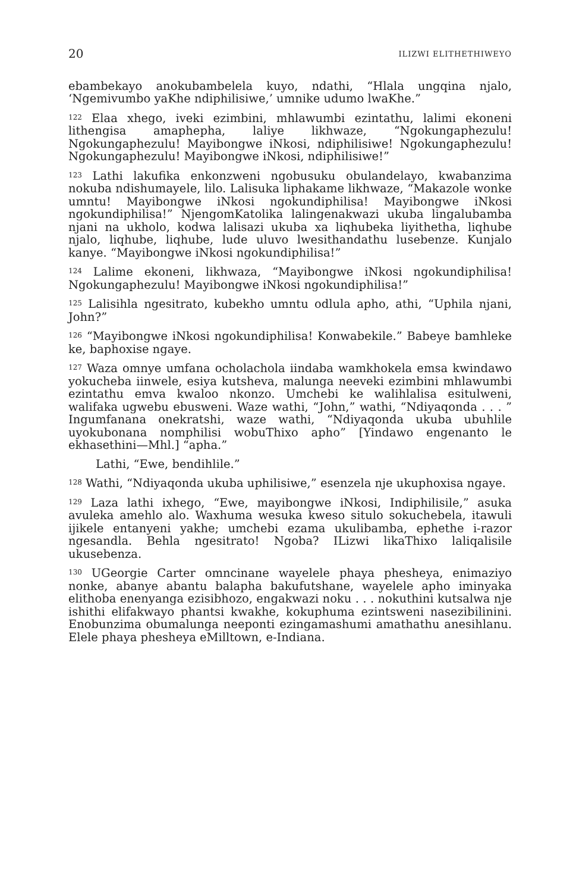20 ILIZWI ELITHETHIWEYO
ebambekayo anokubambelela kuyo, ndathi, “Hlala ungqina njalo, ‘Ngemivumbo yaKhe ndiphilisiwe,’ umnike udumo lwaKhe.”
<sup>122</sup> Elaa xhego, iveki ezimbini, mhlawumbi ezintathu, lalimi ekoneni lithengisa amaphepha, laliye likhwaze, “Ngokungaphezulu! Ngokungaphezulu! Mayibongwe iNkosi, ndiphilisiwe! Ngokungaphezulu! Ngokungaphezulu! Mayibongwe iNkosi, ndiphilisiwe!”
<sup>123</sup> Lathi lakufika enkonzweni ngobusuku obulandelayo, kwabanzima nokuba ndishumayele, lilo. Lalisuka liphakame likhwaze, “Makazole wonke umntu! Mayibongwe iNkosi ngokundiphilisa! Mayibongwe iNkosi ngokundiphilisa!” NjengomKatolika lalingenakwazi ukuba lingalubamba njani na ukholo, kodwa lalisazi ukuba xa liqhubeka liyithetha, liqhube njalo, liqhube, liqhube, lude uluvo lwesithandathu lusebenze. Kunjalo kanye. “Mayibongwe iNkosi ngokundiphilisa!”
<sup>124</sup> Lalime ekoneni, likhwaza, “Mayibongwe iNkosi ngokundiphilisa! Ngokungaphezulu! Mayibongwe iNkosi ngokundiphilisa!”
<sup>125</sup> Lalisihla ngesitrato, kubekho umntu odlula apho, athi, “Uphila njani, John?”
<sup>126</sup> “Mayibongwe iNkosi ngokundiphilisa! Konwabekile.” Babeye bamhleke ke, baphoxise ngaye.
<sup>127</sup> Waza omnye umfana ocholachola iindaba wamkhokela emsa kwindawo yokucheba iinwele, esiya kutsheva, malunga neeveki ezimbini mhlawumbi ezintathu emva kwaloo nkonzo. Umchebi ke walihlalisa esitulweni, walifaka ugwebu ebusweni. Waze wathi, “John,” wathi, “Ndiyaqonda . . . ” Ingumfanana onekratshi, waze wathi, “Ndiyaqonda ukuba ubuhlile uyokubonana nomphilisi wobuThixo apho” [Yindawo engenanto le ekhasethini—Mhl.] “apha.”
Lathi, “Ewe, bendihlile.”
<sup>128</sup> Wathi, “Ndiyaqonda ukuba uphilisiwe,” esenzela nje ukuphoxisa ngaye.
<sup>129</sup> Laza lathi ixhego, “Ewe, mayibongwe iNkosi, Indiphilisile,” asuka avuleka amehlo alo. Waxhuma wesuka kweso situlo sokuchebela, itawuli ijikele entanyeni yakhe; umchebi ezama ukulibamba, ephethe i-razor ngesandla. Behla ngesitrato! Ngoba? ILizwi likaThixo laliqalisile ukusebenza.
<sup>130</sup> UGeorgie Carter omncinane wayelele phaya phesheya, enimaziyo nonke, abanye abantu balapha bakufutshane, wayelele apho iminyaka elithoba enenyanga ezisibhozo, engakwazi noku . . . nokuthini kutsalwa nje ishithi elifakwayo phantsi kwakhe, kokuphuma ezintsweni nasezibilinini. Enobunzima obumalunga neeponti ezingamashumi amathathu anesihlanu. Elele phaya phesheya eMilltown, e-Indiana.